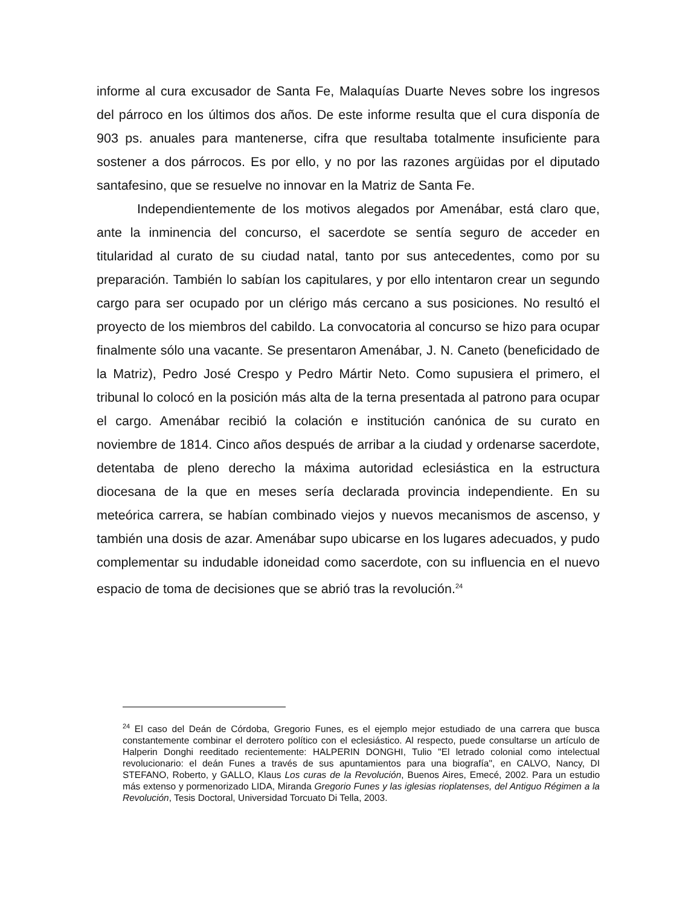informe al cura excusador de Santa Fe, Malaquías Duarte Neves sobre los ingresos del párroco en los últimos dos años. De este informe resulta que el cura disponía de 903 ps. anuales para mantenerse, cifra que resultaba totalmente insuficiente para sostener a dos párrocos. Es por ello, y no por las razones argüidas por el diputado santafesino, que se resuelve no innovar en la Matriz de Santa Fe.
Independientemente de los motivos alegados por Amenábar, está claro que, ante la inminencia del concurso, el sacerdote se sentía seguro de acceder en titularidad al curato de su ciudad natal, tanto por sus antecedentes, como por su preparación. También lo sabían los capitulares, y por ello intentaron crear un segundo cargo para ser ocupado por un clérigo más cercano a sus posiciones. No resultó el proyecto de los miembros del cabildo. La convocatoria al concurso se hizo para ocupar finalmente sólo una vacante. Se presentaron Amenábar, J. N. Caneto (beneficidado de la Matriz), Pedro José Crespo y Pedro Mártir Neto. Como supusiera el primero, el tribunal lo colocó en la posición más alta de la terna presentada al patrono para ocupar el cargo. Amenábar recibió la colación e institución canónica de su curato en noviembre de 1814. Cinco años después de arribar a la ciudad y ordenarse sacerdote, detentaba de pleno derecho la máxima autoridad eclesiástica en la estructura diocesana de la que en meses sería declarada provincia independiente. En su meteórica carrera, se habían combinado viejos y nuevos mecanismos de ascenso, y también una dosis de azar. Amenábar supo ubicarse en los lugares adecuados, y pudo complementar su indudable idoneidad como sacerdote, con su influencia en el nuevo espacio de toma de decisiones que se abrió tras la revolución.<sup>24</sup>
<sup>24</sup> El caso del Deán de Córdoba, Gregorio Funes, es el ejemplo mejor estudiado de una carrera que busca constantemente combinar el derrotero político con el eclesiástico. Al respecto, puede consultarse un artículo de Halperin Donghi reeditado recientemente: HALPERIN DONGHI, Tulio "El letrado colonial como intelectual revolucionario: el deán Funes a través de sus apuntamientos para una biografía", en CALVO, Nancy, DI STEFANO, Roberto, y GALLO, Klaus Los curas de la Revolución, Buenos Aires, Emecé, 2002. Para un estudio más extenso y pormenorizado LIDA, Miranda Gregorio Funes y las iglesias rioplatenses, del Antiguo Régimen a la Revolución, Tesis Doctoral, Universidad Torcuato Di Tella, 2003.